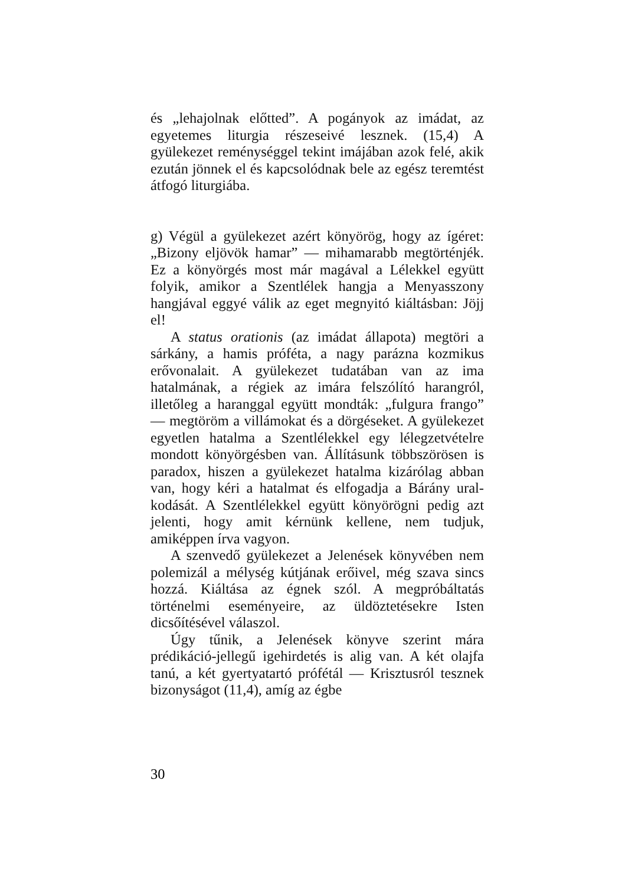és „lehajolnak előtted”. A pogányok az imádat, az egyetemes liturgia részeseivé lesznek. (15,4) A gyülekezet reménységgel tekint imájában azok felé, akik ezután jönnek el és kapcsolódnak bele az egész teremtést átfogó liturgiába.
g) Végül a gyülekezet azért könyörög, hogy az ígé­ret: „Bizony eljövök hamar” — mihamarabb meg­történjék. Ez a könyörgés most már magával a Lélekkel együtt folyik, amikor a Szentlélek hang­ja a Menyasszony hangjával eggyé válik az eget megnyitó kiáltásban: Jöjj el!
A status orationis (az imádat állapota) megtöri a sárkány, a hamis próféta, a nagy parázna koz­mikus erővonalait. A gyülekezet tudatában van az ima hatalmának, a régiek az imára felszólító harangról, illetőleg a haranggal együtt mondták: „fulgura frango” — megtöröm a villámokat és a dörgéseket. A gyülekezet egyetlen hatalma a Szent­lélekkel egy lélegzetvételre mondott könyörgés­ben van. Állításunk többszörösen is paradox, hi­szen a gyülekezet hatalma kizárólag abban van, hogy kéri a hatalmat és elfogadja a Bárány ural­kodását. A Szentlélekkel együtt könyörögni pedig azt jelenti, hogy amit kérnünk kellene, nem tud­juk, amiképpen írva vagyon.
A szenvedő gyülekezet a Jelenések könyvében nem polemizál a mélység kútjának erőivel, még szava sincs hozzá. Kiáltása az égnek szól. A meg­próbáltatás történelmi eseményeire, az üldözteté­sekre Isten dicsőítésével válaszol.
Úgy tűnik, a Jelenések könyve szerint mára prédikáció-jellegű igehirdetés is alig van. A két olajfa tanú, a két gyertyatartó prófétál — Krisz­tusról tesznek bizonyságot (11,4), amíg az égbe
30